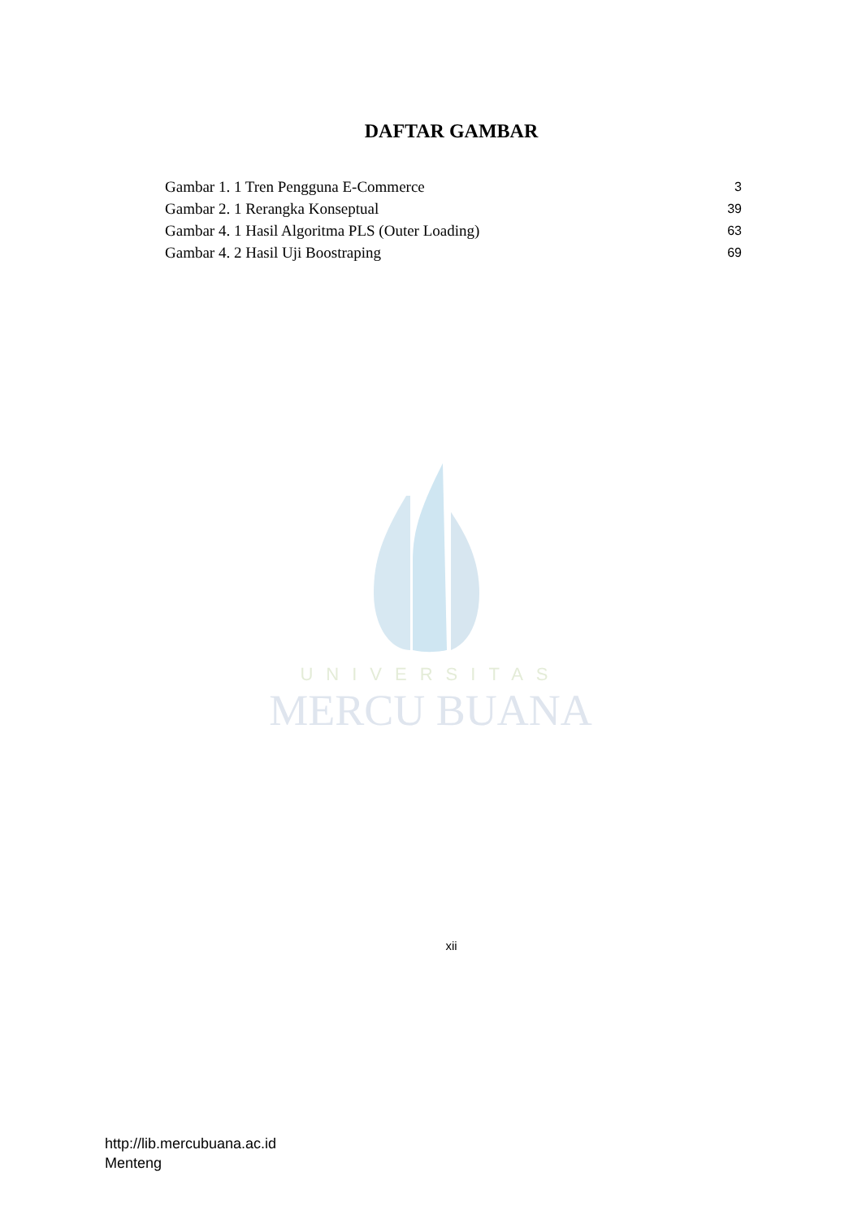DAFTAR GAMBAR
Gambar 1. 1 Tren Pengguna E-Commerce 3
Gambar 2. 1 Rerangka Konseptual 39
Gambar 4. 1 Hasil Algoritma PLS (Outer Loading) 63
Gambar 4. 2 Hasil Uji Boostraping 69
UNIVERSITAS
MERCU BUANA
xii
http://lib.mercubuana.ac.id
Menteng